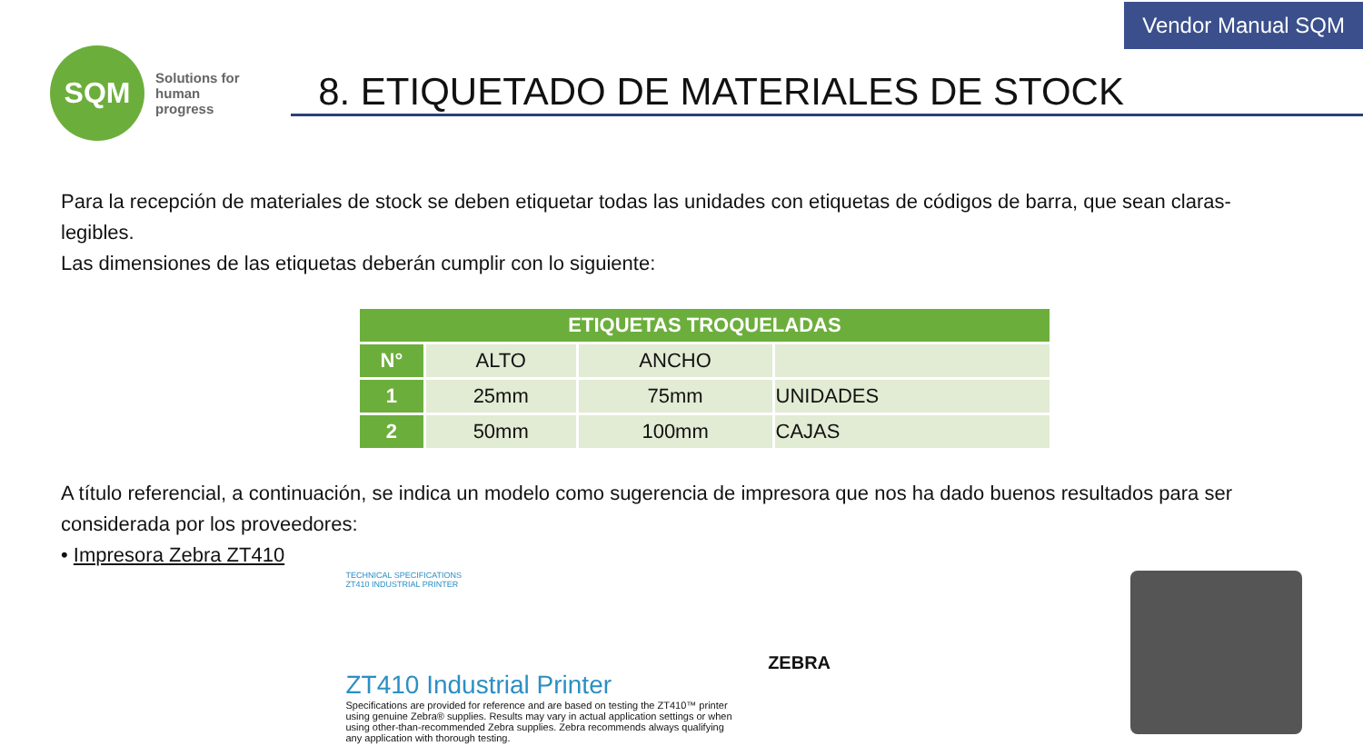Vendor Manual SQM
SQM
Solutions for human progress
8. ETIQUETADO DE MATERIALES DE STOCK
Para la recepción de materiales de stock se deben etiquetar todas las unidades con etiquetas de códigos de barra, que sean claras-legibles.
Las dimensiones de las etiquetas deberán cumplir con lo siguiente:
| ETIQUETAS TROQUELADAS | | | |
| --- | --- | --- | --- |
| N° | ALTO | ANCHO | |
| 1 | 25mm | 75mm | UNIDADES |
| 2 | 50mm | 100mm | CAJAS |
A título referencial, a continuación, se indica un modelo como sugerencia de impresora que nos ha dado buenos resultados para ser considerada por los proveedores:
• Impresora Zebra ZT410
TECHNICAL SPECIFICATIONS
ZT410 INDUSTRIAL PRINTER
ZT410 Industrial Printer
Specifications are provided for reference and are based on testing the ZT410™ printer using genuine Zebra® supplies. Results may vary in actual application settings or when using other-than-recommended Zebra supplies. Zebra recommends always qualifying any application with thorough testing.
ZEBRA